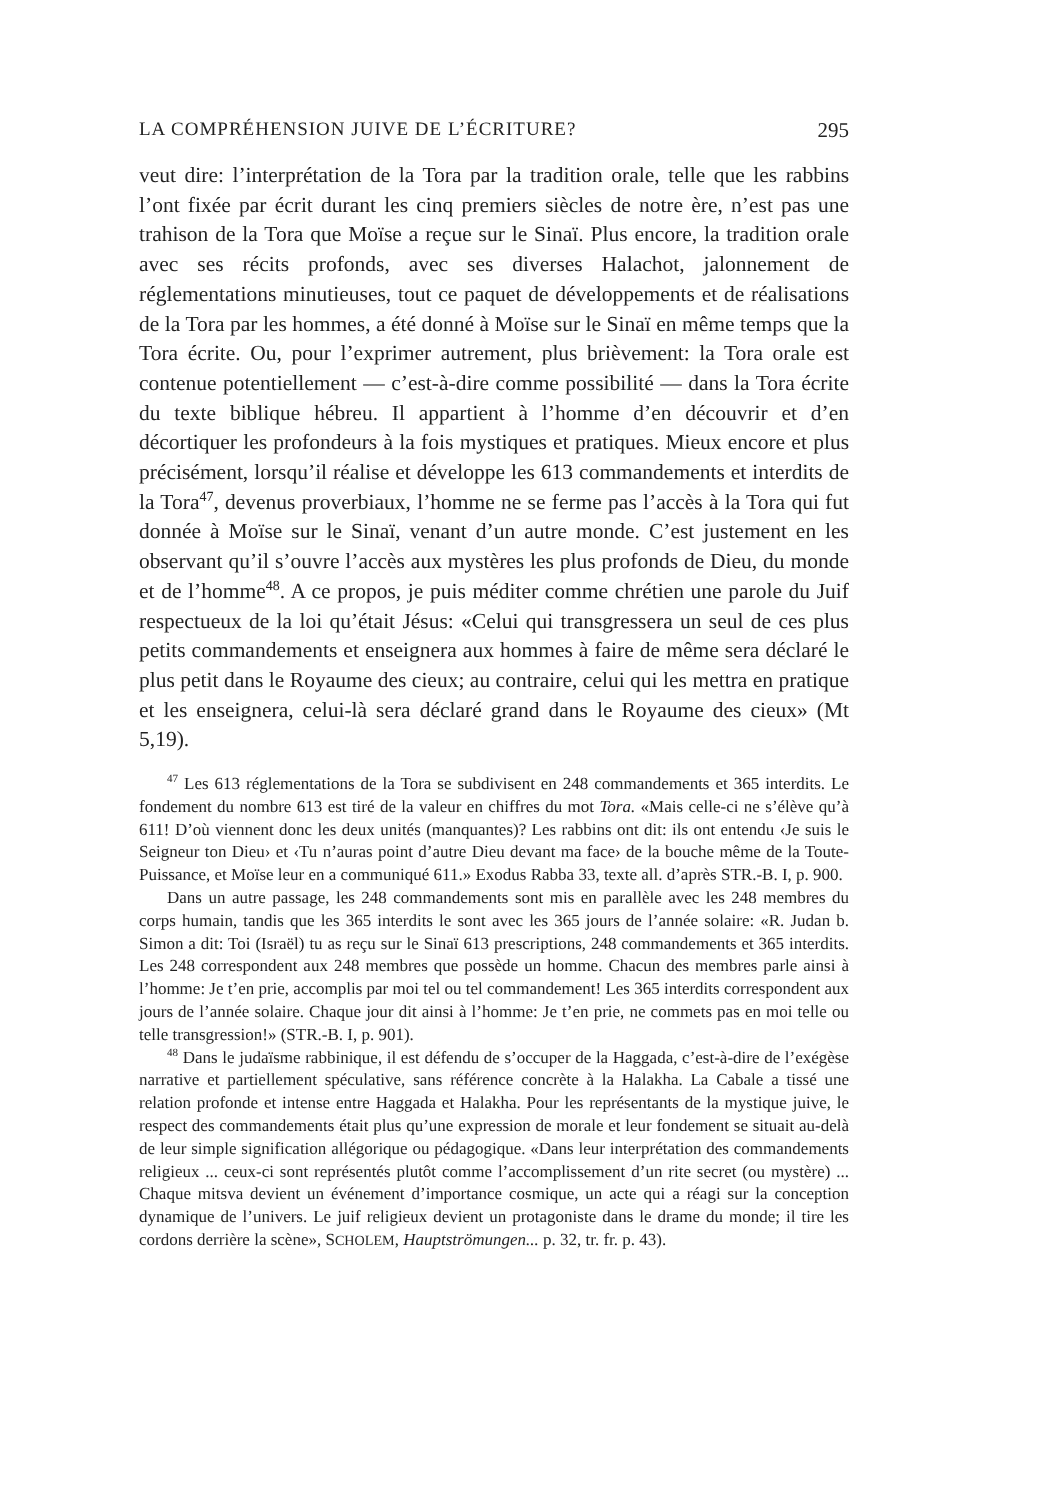LA COMPRÉHENSION JUIVE DE L’ÉCRITURE? 295
veut dire: l’interprétation de la Tora par la tradition orale, telle que les rabbins l’ont fixée par écrit durant les cinq premiers siècles de notre ère, n’est pas une trahison de la Tora que Moïse a reçue sur le Sinaï. Plus encore, la tradition orale avec ses récits profonds, avec ses diverses Halachot, jalonnement de réglementations minutieuses, tout ce paquet de développements et de réalisations de la Tora par les hommes, a été donné à Moïse sur le Sinaï en même temps que la Tora écrite. Ou, pour l’exprimer autrement, plus brièvement: la Tora orale est contenue potentiellement — c’est-à-dire comme possibilité — dans la Tora écrite du texte biblique hébreu. Il appartient à l’homme d’en découvrir et d’en décortiquer les profondeurs à la fois mystiques et pratiques. Mieux encore et plus précisément, lorsqu’il réalise et développe les 613 commandements et interdits de la Tora<sup>47</sup>, devenus proverbiaux, l’homme ne se ferme pas l’accès à la Tora qui fut donnée à Moïse sur le Sinaï, venant d’un autre monde. C’est justement en les observant qu’il s’ouvre l’accès aux mystères les plus profonds de Dieu, du monde et de l’homme<sup>48</sup>. A ce propos, je puis méditer comme chrétien une parole du Juif respectueux de la loi qu’était Jésus: «Celui qui transgressera un seul de ces plus petits commandements et enseignera aux hommes à faire de même sera déclaré le plus petit dans le Royaume des cieux; au contraire, celui qui les mettra en pratique et les enseignera, celui-là sera déclaré grand dans le Royaume des cieux» (Mt 5,19).
<sup>47</sup> Les 613 réglementations de la Tora se subdivisent en 248 commandements et 365 interdits. Le fondement du nombre 613 est tiré de la valeur en chiffres du mot Tora. «Mais celle-ci ne s’élève qu’à 611! D’où viennent donc les deux unités (manquantes)? Les rabbins ont dit: ils ont entendu ‹Je suis le Seigneur ton Dieu› et ‹Tu n’auras point d’autre Dieu devant ma face› de la bouche même de la Toute-Puissance, et Moïse leur en a communiqué 611.» Exodus Rabba 33, texte all. d’après STR.-B. I, p. 900.
Dans un autre passage, les 248 commandements sont mis en parallèle avec les 248 membres du corps humain, tandis que les 365 interdits le sont avec les 365 jours de l’année solaire: «R. Judan b. Simon a dit: Toi (Israël) tu as reçu sur le Sinaï 613 prescriptions, 248 commandements et 365 interdits. Les 248 correspondent aux 248 membres que possède un homme. Chacun des membres parle ainsi à l’homme: Je t’en prie, accomplis par moi tel ou tel commandement! Les 365 interdits correspondent aux jours de l’année solaire. Chaque jour dit ainsi à l’homme: Je t’en prie, ne commets pas en moi telle ou telle transgression!» (STR.-B. I, p. 901).
<sup>48</sup> Dans le judaïsme rabbinique, il est défendu de s’occuper de la Haggada, c’est-à-dire de l’exégèse narrative et partiellement spéculative, sans référence concrète à la Halakha. La Cabale a tissé une relation profonde et intense entre Haggada et Halakha. Pour les représentants de la mystique juive, le respect des commandements était plus qu’une expression de morale et leur fondement se situait au-delà de leur simple signification allégorique ou pédagogique. «Dans leur interprétation des commandements religieux ... ceux-ci sont représentés plutôt comme l’accomplissement d’un rite secret (ou mystère) ... Chaque mitsva devient un événement d’importance cosmique, un acte qui a réagi sur la conception dynamique de l’univers. Le juif religieux devient un protagoniste dans le drame du monde; il tire les cordons derrière la scène», SCHOLEM, Hauptströmungen... p. 32, tr. fr. p. 43).